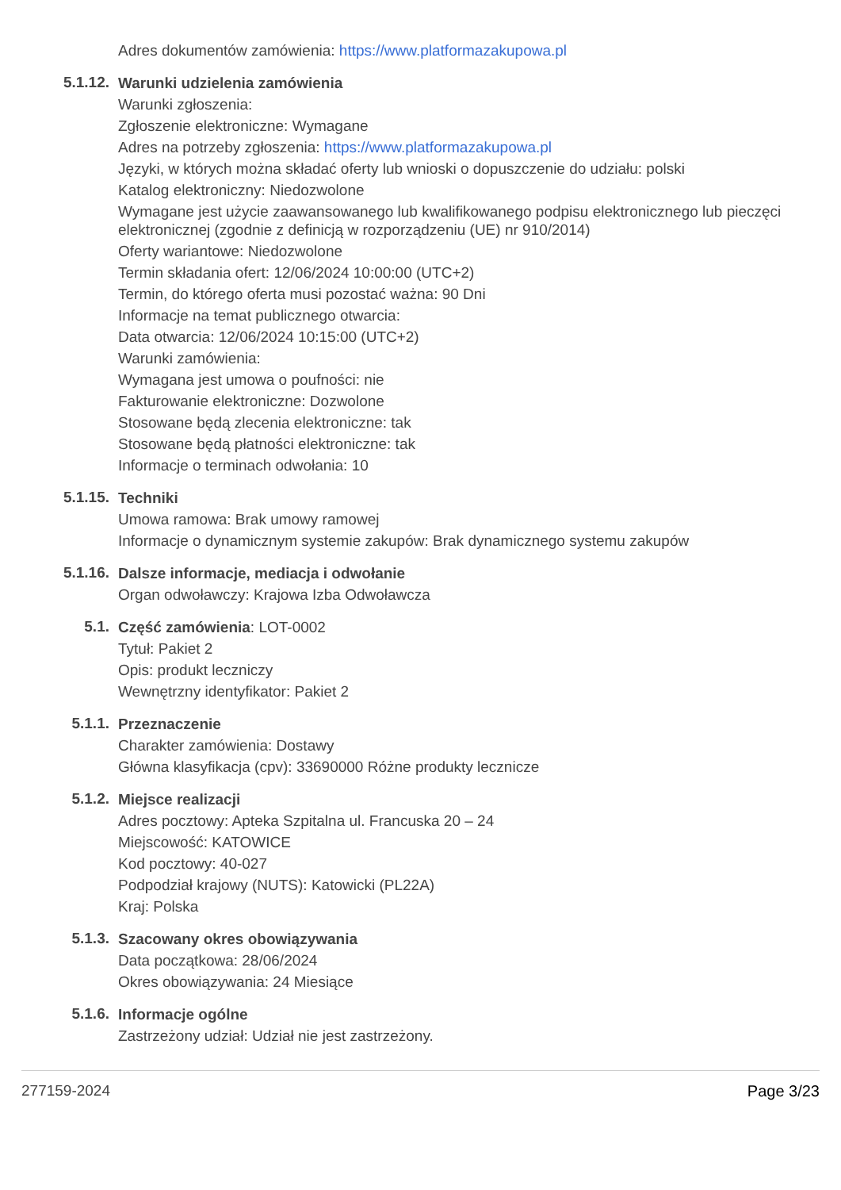Adres dokumentów zamówienia: https://www.platformazakupowa.pl
5.1.12.
Warunki udzielenia zamówienia
Warunki zgłoszenia:
Zgłoszenie elektroniczne: Wymagane
Adres na potrzeby zgłoszenia: https://www.platformazakupowa.pl
Języki, w których można składać oferty lub wnioski o dopuszczenie do udziału: polski
Katalog elektroniczny: Niedozwolone
Wymagane jest użycie zaawansowanego lub kwalifikowanego podpisu elektronicznego lub pieczęci elektronicznej (zgodnie z definicją w rozporządzeniu (UE) nr 910/2014)
Oferty wariantowe: Niedozwolone
Termin składania ofert: 12/06/2024 10:00:00 (UTC+2)
Termin, do którego oferta musi pozostać ważna: 90 Dni
Informacje na temat publicznego otwarcia:
Data otwarcia: 12/06/2024 10:15:00 (UTC+2)
Warunki zamówienia:
Wymagana jest umowa o poufności: nie
Fakturowanie elektroniczne: Dozwolone
Stosowane będą zlecenia elektroniczne: tak
Stosowane będą płatności elektroniczne: tak
Informacje o terminach odwołania: 10
5.1.15.
Techniki
Umowa ramowa: Brak umowy ramowej
Informacje o dynamicznym systemie zakupów: Brak dynamicznego systemu zakupów
5.1.16.
Dalsze informacje, mediacja i odwołanie
Organ odwoławczy: Krajowa Izba Odwoławcza
5.1.
Część zamówienia: LOT-0002
Tytuł: Pakiet 2
Opis: produkt leczniczy
Wewnętrzny identyfikator: Pakiet 2
5.1.1.
Przeznaczenie
Charakter zamówienia: Dostawy
Główna klasyfikacja (cpv): 33690000 Różne produkty lecznicze
5.1.2.
Miejsce realizacji
Adres pocztowy: Apteka Szpitalna ul. Francuska 20 – 24
Miejscowość: KATOWICE
Kod pocztowy: 40-027
Podpodział krajowy (NUTS): Katowicki (PL22A)
Kraj: Polska
5.1.3.
Szacowany okres obowiązywania
Data początkowa: 28/06/2024
Okres obowiązywania: 24 Miesiące
5.1.6.
Informacje ogólne
Zastrzeżony udział: Udział nie jest zastrzeżony.
277159-2024 Page 3/23